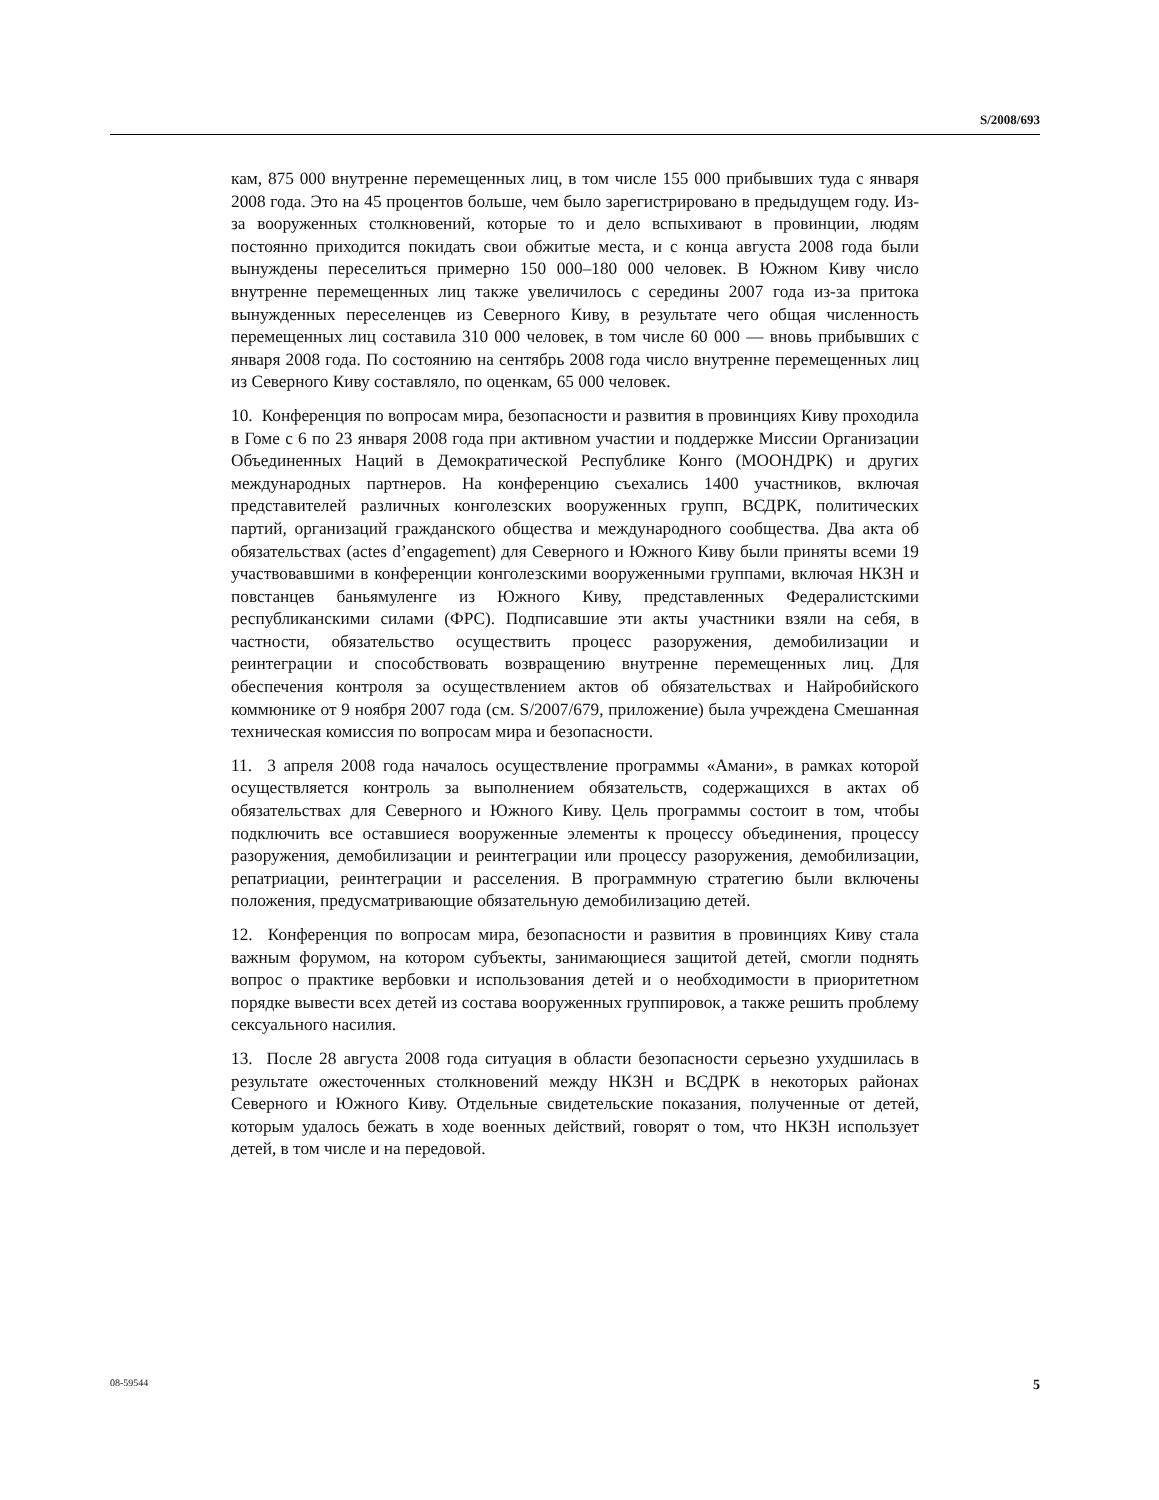S/2008/693
кам, 875 000 внутренне перемещенных лиц, в том числе 155 000 прибывших туда с января 2008 года. Это на 45 процентов больше, чем было зарегистрировано в предыдущем году. Из-за вооруженных столкновений, которые то и дело вспыхивают в провинции, людям постоянно приходится покидать свои обжитые места, и с конца августа 2008 года были вынуждены переселиться примерно 150 000–180 000 человек. В Южном Киву число внутренне перемещенных лиц также увеличилось с середины 2007 года из-за притока вынужденных переселенцев из Северного Киву, в результате чего общая численность перемещенных лиц составила 310 000 человек, в том числе 60 000 — вновь прибывших с января 2008 года. По состоянию на сентябрь 2008 года число внутренне перемещенных лиц из Северного Киву составляло, по оценкам, 65 000 человек.
10. Конференция по вопросам мира, безопасности и развития в провинциях Киву проходила в Гоме с 6 по 23 января 2008 года при активном участии и поддержке Миссии Организации Объединенных Наций в Демократической Республике Конго (МООНДРК) и других международных партнеров. На конференцию съехались 1400 участников, включая представителей различных конголезских вооруженных групп, ВСДРК, политических партий, организаций гражданского общества и международного сообщества. Два акта об обязательствах (actes d’engagement) для Северного и Южного Киву были приняты всеми 19 участвовавшими в конференции конголезскими вооруженными группами, включая НКЗН и повстанцев баньямуленге из Южного Киву, представленных Федералистскими республиканскими силами (ФРС). Подписавшие эти акты участники взяли на себя, в частности, обязательство осуществить процесс разоружения, демобилизации и реинтеграции и способствовать возвращению внутренне перемещенных лиц. Для обеспечения контроля за осуществлением актов об обязательствах и Найробийского коммюнике от 9 ноября 2007 года (см. S/2007/679, приложение) была учреждена Смешанная техническая комиссия по вопросам мира и безопасности.
11. 3 апреля 2008 года началось осуществление программы «Амани», в рамках которой осуществляется контроль за выполнением обязательств, содержащихся в актах об обязательствах для Северного и Южного Киву. Цель программы состоит в том, чтобы подключить все оставшиеся вооруженные элементы к процессу объединения, процессу разоружения, демобилизации и реинтеграции или процессу разоружения, демобилизации, репатриации, реинтеграции и расселения. В программную стратегию были включены положения, предусматривающие обязательную демобилизацию детей.
12. Конференция по вопросам мира, безопасности и развития в провинциях Киву стала важным форумом, на котором субъекты, занимающиеся защитой детей, смогли поднять вопрос о практике вербовки и использования детей и о необходимости в приоритетном порядке вывести всех детей из состава вооруженных группировок, а также решить проблему сексуального насилия.
13. После 28 августа 2008 года ситуация в области безопасности серьезно ухудшилась в результате ожесточенных столкновений между НКЗН и ВСДРК в некоторых районах Северного и Южного Киву. Отдельные свидетельские показания, полученные от детей, которым удалось бежать в ходе военных действий, говорят о том, что НКЗН использует детей, в том числе и на передовой.
08-59544 5